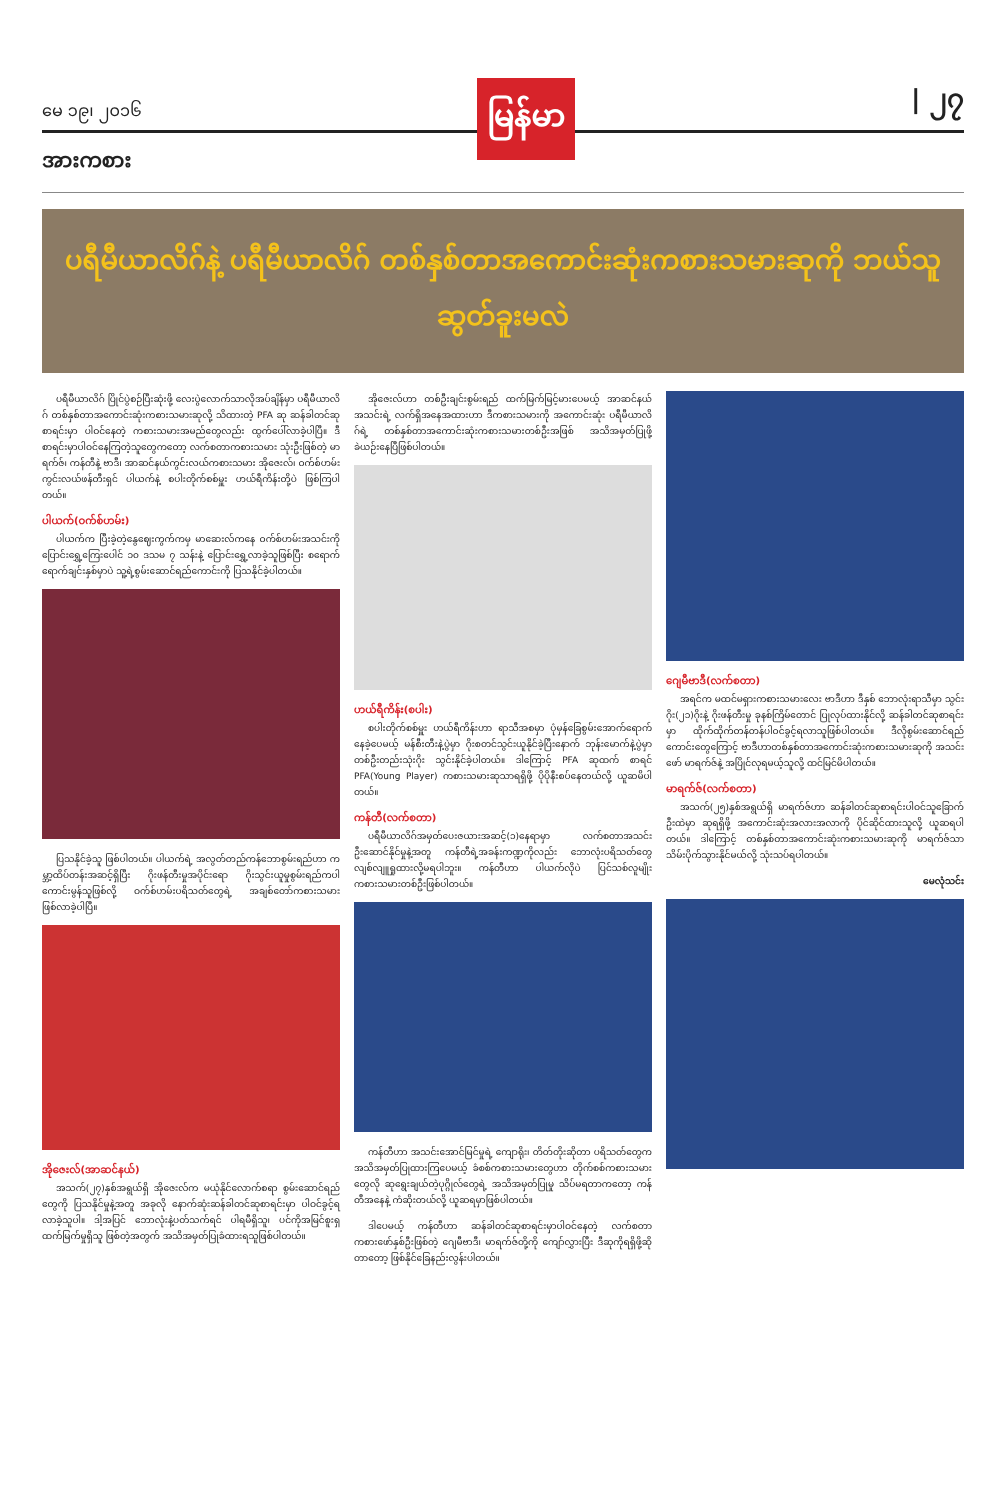မေ ၁၉၊ ၂၀၁၆
မြန်မာ
| ၂၇
အားကစား
ပရီမီယာလိဂ်နဲ့ ပရီမီယာလိဂ် တစ်နှစ်တာအကောင်းဆုံးကစားသမားဆုကို ဘယ်သူဆွတ်ခူးမလဲ
ပရီမီယာလိဂ် ပြိုင်ပွဲစဉ်ပြီးဆုံးဖို့ လေးပွဲလောက်သာလိုအပ်ချိန်မှာ ပရီမီယာလိဂ် တစ်နှစ်တာအကောင်းဆုံးကစားသမားဆုလို့ သိထားတဲ့ PFA ဆု ဆန်ခါတင်ဆုစာရင်းမှာ ပါဝင်နေတဲ့ ကစားသမားအမည်တွေလည်း ထွက်ပေါ်လာခဲ့ပါပြီ။ ဒီစာရင်းမှာပါဝင်နေကြတဲ့သူတွေကတော့ လက်စတာကစားသမား သုံးဦးဖြစ်တဲ့ မာရက်ဇ်၊ ကန်တီနဲ့ ဗာဒီ၊ အာဆင်နယ်ကွင်းလယ်ကစားသမား အိုဇေးလ်၊ ဝက်စ်ဟမ်းကွင်းလယ်ဖန်တီးရှင် ပါယက်နဲ့ စပါးတိုက်စစ်မှူး ဟယ်ရီကိန်းတို့ပဲ ဖြစ်ကြပါတယ်။
ပါယက်(ဝက်စ်ဟမ်း)
ပါယက်က ပြီးခဲ့တဲ့နွေဈေးကွက်ကမှ မာဆေးလ်ကနေ ဝက်စ်ဟမ်းအသင်းကို ပြောင်းရွှေ့ကြေးပေါင် ၁၀ ဒသမ ၇ သန်းနဲ့ ပြောင်းရွှေ့လာခဲ့သူဖြစ်ပြီး စရောက်ရောက်ချင်းနှစ်မှာပဲ သူ့ရဲ့စွမ်းဆောင်ရည်ကောင်းကို ပြသနိုင်ခဲ့ပါတယ်။
ပြသနိုင်ခဲ့သူ ဖြစ်ပါတယ်။ ပါယက်ရဲ့ အလွတ်တည်ကန်ဘောစွမ်းရည်ဟာ ကမ္ဘာ့ထိပ်တန်းအဆင့်ရှိပြီး ဂိုးဖန်တီးမှုအပိုင်းရော ဂိုးသွင်းယူမှုစွမ်းရည်ကပါ ကောင်းမွန်သူဖြစ်လို့ ဝက်စ်ဟမ်းပရိသတ်တွေရဲ့ အချစ်တော်ကစားသမား ဖြစ်လာခဲ့ပါပြီ။
အိုဇေးလ်(အာဆင်နယ်)
အသက်(၂၇)နှစ်အရွယ်ရှိ အိုဇေးလ်က မယုံနိုင်လောက်စရာ စွမ်းဆောင်ရည်တွေကို ပြသနိုင်မှုနဲ့အတူ အခုလို နောက်ဆုံးဆန်ခါတင်ဆုစာရင်းမှာ ပါဝင်ခွင့်ရလာခဲ့သူပါ။ ဒါ့အပြင် ဘောလုံးနဲ့ပတ်သက်ရင် ပါရမီရှိသူ၊ ပင်ကိုအမြင်စူးရှထက်မြက်မှုရှိသူ ဖြစ်တဲ့အတွက် အသိအမှတ်ပြုခံထားရသူဖြစ်ပါတယ်။
အိုဇေးလ်ဟာ တစ်ဦးချင်းစွမ်းရည် ထက်မြက်မြင့်မားပေမယ့် အာဆင်နယ်အသင်းရဲ့ လက်ရှိအနေအထားဟာ ဒီကစားသမားကို အကောင်းဆုံး ပရီမီယာလိဂ်ရဲ့ တစ်နှစ်တာအကောင်းဆုံးကစားသမားတစ်ဦးအဖြစ် အသိအမှတ်ပြုဖို့ ခဲယဉ်းနေပြီဖြစ်ပါတယ်။
ဟယ်ရီကိန်း(စပါး)
စပါးတိုက်စစ်မှူး ဟယ်ရီကိန်းဟာ ရာသီအစမှာ ပုံမှန်ခြေစွမ်းအောက်ရောက်နေခဲ့ပေမယ့် မန်စီးတီးနဲ့ပွဲမှာ ဂိုးစတင်သွင်းယူနိုင်ခဲ့ပြီးနောက် ဘုန်းမောက်နဲ့ပွဲမှာ တစ်ဦးတည်းသုံးဂိုး သွင်းနိုင်ခဲ့ပါတယ်။ ဒါကြောင့် PFA ဆုထက် စာရင် PFA(Young Player) ကစားသမားဆုသာရရှိဖို့ ပိုပိုနီးစပ်နေတယ်လို့ ယူဆမိပါတယ်။
ကန်တီ(လက်စတာ)
ပရီမီယာလိဂ်အမှတ်ပေးဇယားအဆင့်(၁)နေရာမှာ လက်စတာအသင်း ဦးဆောင်နိုင်မှုနဲ့အတူ ကန်တီရဲ့အခန်းကဏ္ဍကိုလည်း ဘောလုံးပရိသတ်တွေ လျစ်လျူရှုထားလို့မရပါဘူး။ ကန်တီဟာ ပါယက်လိုပဲ ပြင်သစ်လူမျိုးကစားသမားတစ်ဦးဖြစ်ပါတယ်။
ကန်တီဟာ အသင်းအောင်မြင်မှုရဲ့ ကျောရိုး၊ တိတ်တိုးဆိုတာ ပရိသတ်တွေက အသိအမှတ်ပြုထားကြပေမယ့် ခံစစ်ကစားသမားတွေဟာ တိုက်စစ်ကစားသမားတွေလို ဆုရွေးချယ်တဲ့ပုဂ္ဂိုလ်တွေရဲ့ အသိအမှတ်ပြုမှု သိပ်မရတာကတော့ ကန်တီအနေနဲ့ ကံဆိုးတယ်လို့ ယူဆရမှာဖြစ်ပါတယ်။
ဒါပေမယ့် ကန်တီဟာ ဆန်ခါတင်ဆုစာရင်းမှာပါဝင်နေတဲ့ လက်စတာကစားဖော်နှစ်ဦးဖြစ်တဲ့ ဂျေမီဗာဒီ၊ မာရက်ဇ်တို့ကို ကျော်လွှားပြီး ဒီဆုကိုရရှိဖို့ဆိုတာတော့ ဖြစ်နိုင်ခြေနည်းလွန်းပါတယ်။
ဂျေမီဗာဒီ(လက်စတာ)
အရင်က မထင်မရှားကစားသမားလေး ဗာဒီဟာ ဒီနှစ် ဘောလုံးရာသီမှာ သွင်းဂိုး(၂၁)ဂိုးနဲ့ ဂိုးဖန်တီးမှု ခုနစ်ကြိမ်တောင် ပြုလုပ်ထားနိုင်လို့ ဆန်ခါတင်ဆုစာရင်းမှာ ထိုက်ထိုက်တန်တန်ပါဝင်ခွင့်ရလာသူဖြစ်ပါတယ်။ ဒီလိုစွမ်းဆောင်ရည်ကောင်းတွေကြောင့် ဗာဒီဟာတစ်နှစ်တာအကောင်းဆုံးကစားသမားဆုကို အသင်းဖော် မာရက်ဇ်နဲ့ အပြိုင်လုရမယ့်သူလို့ ထင်မြင်မိပါတယ်။
မာရက်ဇ်(လက်စတာ)
အသက်(၂၅)နှစ်အရွယ်ရှိ မာရက်ဇ်ဟာ ဆန်ခါတင်ဆုစာရင်းပါဝင်သူခြောက်ဦးထဲမှာ ဆုရရှိဖို့ အကောင်းဆုံးအလားအလာကို ပိုင်ဆိုင်ထားသူလို့ ယူဆရပါတယ်။ ဒါကြောင့် တစ်နှစ်တာအကောင်းဆုံးကစားသမားဆုကို မာရက်ဇ်သာ သိမ်းပိုက်သွားနိုင်မယ်လို့ သုံးသပ်ရပါတယ်။
မေလုံသင်း